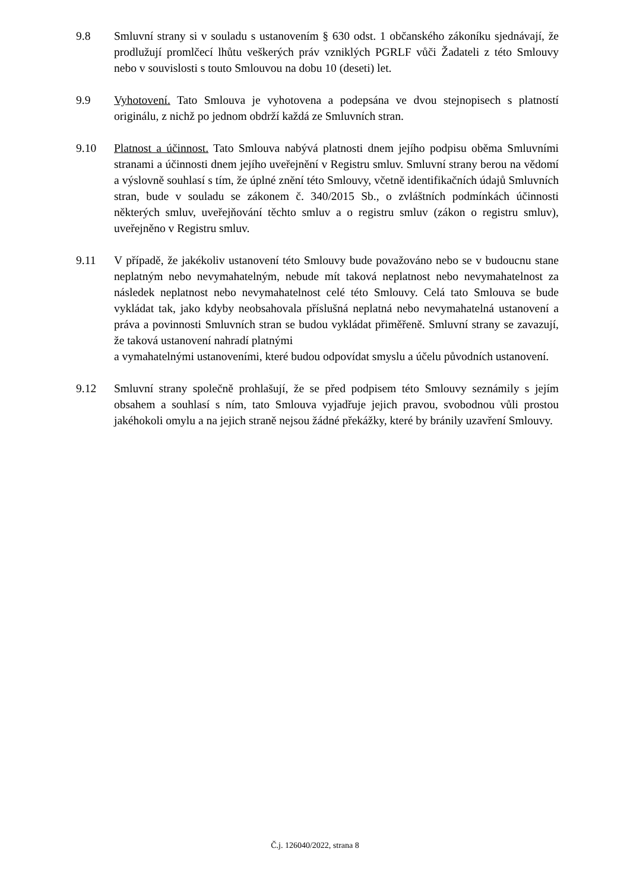9.8 Smluvní strany si v souladu s ustanovením § 630 odst. 1 občanského zákoníku sjednávají, že prodlužují promlčecí lhůtu veškerých práv vzniklých PGRLF vůči Žadateli z této Smlouvy nebo v souvislosti s touto Smlouvou na dobu 10 (deseti) let.
9.9 Vyhotovení. Tato Smlouva je vyhotovena a podepsána ve dvou stejnopisech s platností originálu, z nichž po jednom obdrží každá ze Smluvních stran.
9.10 Platnost a účinnost. Tato Smlouva nabývá platnosti dnem jejího podpisu oběma Smluvními stranami a účinnosti dnem jejího uveřejnění v Registru smluv. Smluvní strany berou na vědomí a výslovně souhlasí s tím, že úplné znění této Smlouvy, včetně identifikačních údajů Smluvních stran, bude v souladu se zákonem č. 340/2015 Sb., o zvláštních podmínkách účinnosti některých smluv, uveřejňování těchto smluv a o registru smluv (zákon o registru smluv), uveřejněno v Registru smluv.
9.11 V případě, že jakékoliv ustanovení této Smlouvy bude považováno nebo se v budoucnu stane neplatným nebo nevymahatelným, nebude mít taková neplatnost nebo nevymahatelnost za následek neplatnost nebo nevymahatelnost celé této Smlouvy. Celá tato Smlouva se bude vykládat tak, jako kdyby neobsahovala příslušná neplatná nebo nevymahatelná ustanovení a práva a povinnosti Smluvních stran se budou vykládat přiměřeně. Smluvní strany se zavazují, že taková ustanovení nahradí platnými
a vymahatelnými ustanoveními, které budou odpovídat smyslu a účelu původních ustanovení.
9.12 Smluvní strany společně prohlašují, že se před podpisem této Smlouvy seznámily s jejím obsahem a souhlasí s ním, tato Smlouva vyjadřuje jejich pravou, svobodnou vůli prostou jakéhokoli omylu a na jejich straně nejsou žádné překážky, které by bránily uzavření Smlouvy.
Č.j. 126040/2022, strana 8